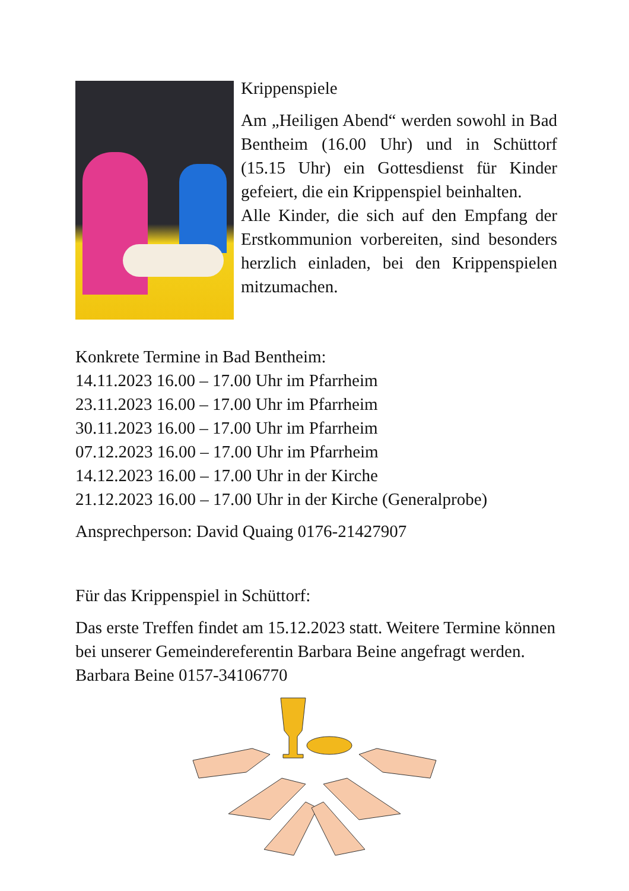Krippenspiele
Am „Heiligen Abend“ werden sowohl in Bad Bentheim (16.00 Uhr) und in Schüttorf (15.15 Uhr) ein Gottesdienst für Kinder gefeiert, die ein Krippenspiel beinhalten.
Alle Kinder, die sich auf den Empfang der Erstkommunion vorbereiten, sind besonders herzlich einladen, bei den Krippenspielen mitzumachen.
Konkrete Termine in Bad Bentheim:
14.11.2023 16.00 – 17.00 Uhr im Pfarrheim
23.11.2023 16.00 – 17.00 Uhr im Pfarrheim
30.11.2023 16.00 – 17.00 Uhr im Pfarrheim
07.12.2023 16.00 – 17.00 Uhr im Pfarrheim
14.12.2023 16.00 – 17.00 Uhr in der Kirche
21.12.2023 16.00 – 17.00 Uhr in der Kirche (Generalprobe)
Ansprechperson: David Quaing 0176-21427907
Für das Krippenspiel in Schüttorf:
Das erste Treffen findet am 15.12.2023 statt. Weitere Termine können bei unserer Gemeindereferentin Barbara Beine angefragt werden. Barbara Beine 0157-34106770